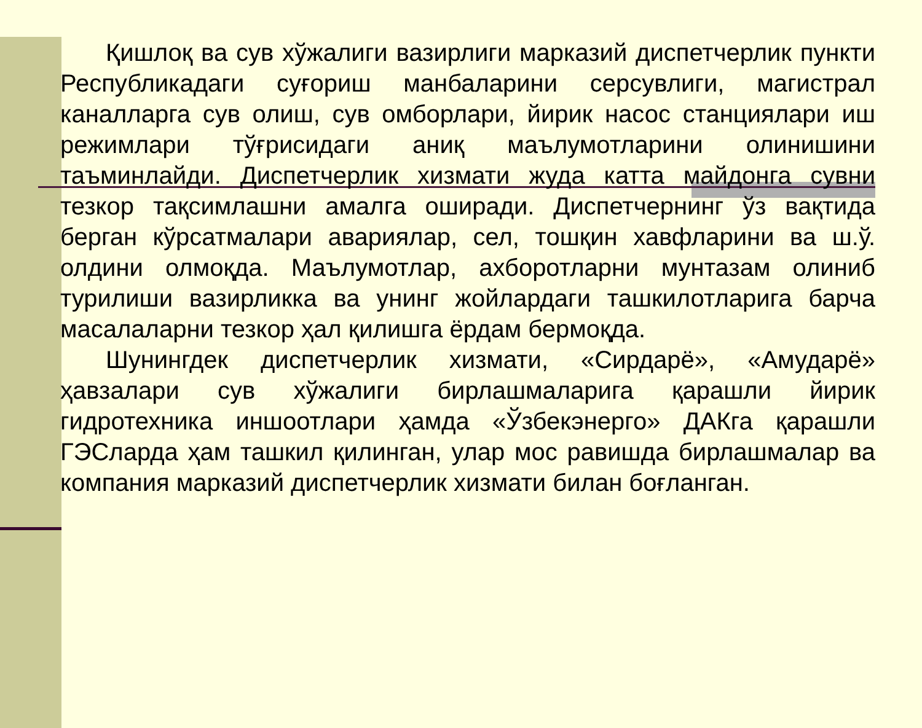Қишлоқ ва сув хўжалиги вазирлиги марказий диспетчерлик пункти Республикадаги суғориш манбаларини серсувлиги, магистрал каналларга сув олиш, сув омборлари, йирик насос станциялари иш режимлари тўғрисидаги аниқ маълумотларини олинишини таъминлайди. Диспетчерлик хизмати жуда катта майдонга сувни тезкор тақсимлашни амалга оширади. Диспетчернинг ўз вақтида берган кўрсатмалари авариялар, сел, тошқин хавфларини ва ш.ў. олдини олмоқда. Маълумотлар, ахборотларни мунтазам олиниб турилиши вазирликка ва унинг жойлардаги ташкилотларига барча масалаларни тезкор ҳал қилишга ёрдам бермоқда.
Шунингдек диспетчерлик хизмати, «Сирдарё», «Амударё» ҳавзалари сув хўжалиги бирлашмаларига қарашли йирик гидротехника иншоотлари ҳамда «Ўзбекэнерго» ДАКга қарашли ГЭСларда ҳам ташкил қилинган, улар мос равишда бирлашмалар ва компания марказий диспетчерлик хизмати билан боғланган.